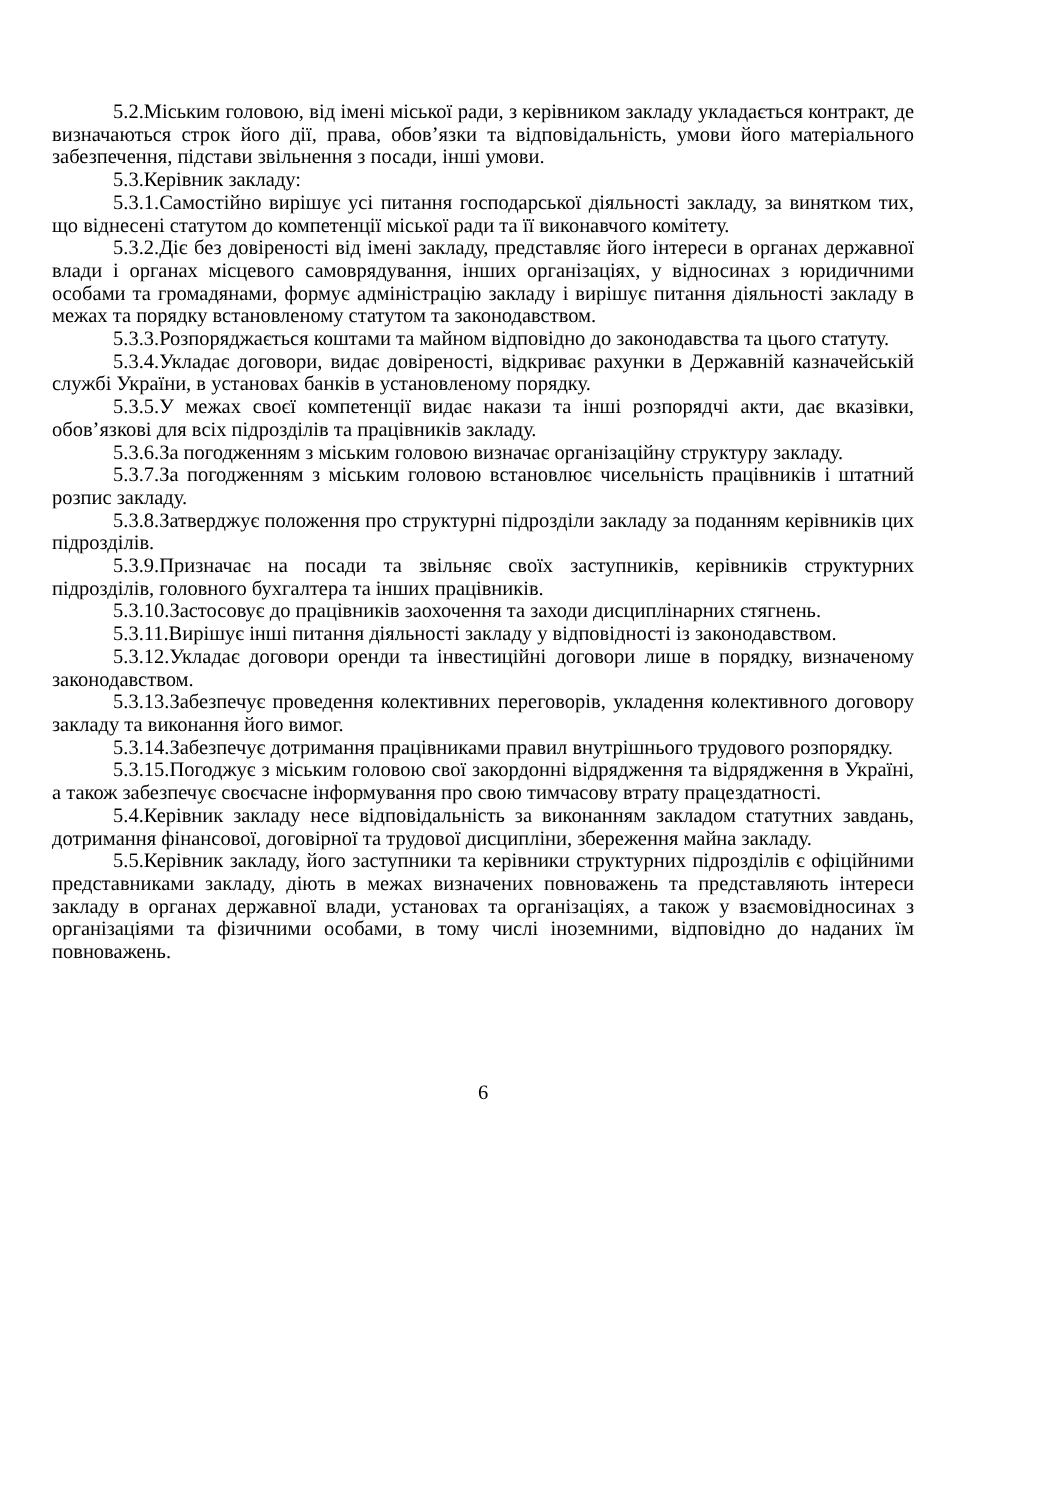5.2.Міським головою, від імені міської ради, з керівником закладу укладається контракт, де визначаються строк його дії, права, обов’язки та відповідальність, умови його матеріального забезпечення, підстави звільнення з посади, інші умови.
5.3.Керівник закладу:
5.3.1.Самостійно вирішує усі питання господарської діяльності закладу, за винятком тих, що віднесені статутом до компетенції міської ради та її виконавчого комітету.
5.3.2.Діє без довіреності від імені закладу, представляє його інтереси в органах державної влади і органах місцевого самоврядування, інших організаціях, у відносинах з юридичними особами та громадянами, формує адміністрацію закладу і вирішує питання діяльності закладу в межах та порядку встановленому статутом та законодавством.
5.3.3.Розпоряджається коштами та майном відповідно до законодавства та цього статуту.
5.3.4.Укладає договори, видає довіреності, відкриває рахунки в Державній казначейській службі України, в установах банків в установленому порядку.
5.3.5.У межах своєї компетенції видає накази та інші розпорядчі акти, дає вказівки, обов’язкові для всіх підрозділів та працівників закладу.
5.3.6.За погодженням з міським головою визначає організаційну структуру закладу.
5.3.7.За погодженням з міським головою встановлює чисельність працівників і штатний розпис закладу.
5.3.8.Затверджує положення про структурні підрозділи закладу за поданням керівників цих підрозділів.
5.3.9.Призначає на посади та звільняє своїх заступників, керівників структурних підрозділів, головного бухгалтера та інших працівників.
5.3.10.Застосовує до працівників заохочення та заходи дисциплінарних стягнень.
5.3.11.Вирішує інші питання діяльності закладу у відповідності із законодавством.
5.3.12.Укладає договори оренди та інвестиційні договори лише в порядку, визначеному законодавством.
5.3.13.Забезпечує проведення колективних переговорів, укладення колективного договору закладу та виконання його вимог.
5.3.14.Забезпечує дотримання працівниками правил внутрішнього трудового розпорядку.
5.3.15.Погоджує з міським головою свої закордонні відрядження та відрядження в Україні, а також забезпечує своєчасне інформування про свою тимчасову втрату працездатності.
5.4.Керівник закладу несе відповідальність за виконанням закладом статутних завдань, дотримання фінансової, договірної та трудової дисципліни, збереження майна закладу.
5.5.Керівник закладу, його заступники та керівники структурних підрозділів є офіційними представниками закладу, діють в межах визначених повноважень та представляють інтереси закладу в органах державної влади, установах та організаціях, а також у взаємовідносинах з організаціями та фізичними особами, в тому числі іноземними, відповідно до наданих їм повноважень.
6